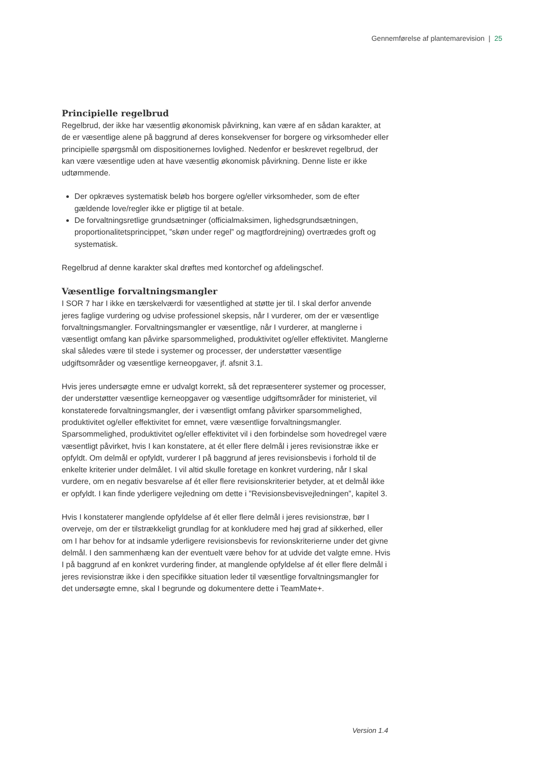Gennemførelse af plantemarevision | 25
Principielle regelbrud
Regelbrud, der ikke har væsentlig økonomisk påvirkning, kan være af en sådan karakter, at de er væsentlige alene på baggrund af deres konsekvenser for borgere og virksomheder eller principielle spørgsmål om dispositionernes lovlighed. Nedenfor er beskrevet regelbrud, der kan være væsentlige uden at have væsentlig økonomisk påvirkning. Denne liste er ikke udtømmende.
Der opkræves systematisk beløb hos borgere og/eller virksomheder, som de efter gældende love/regler ikke er pligtige til at betale.
De forvaltningsretlige grundsætninger (officialmaksimen, lighedsgrundsætningen, proportionalitetsprincippet, ”skøn under regel” og magtfordrejning) overtrædes groft og systematisk.
Regelbrud af denne karakter skal drøftes med kontorchef og afdelingschef.
Væsentlige forvaltningsmangler
I SOR 7 har I ikke en tærskelværdi for væsentlighed at støtte jer til. I skal derfor anvende jeres faglige vurdering og udvise professionel skepsis, når I vurderer, om der er væsentlige forvaltningsmangler. Forvaltningsmangler er væsentlige, når I vurderer, at manglerne i væsentligt omfang kan påvirke sparsommelighed, produktivitet og/eller effektivitet. Manglerne skal således være til stede i systemer og processer, der understøtter væsentlige udgiftsområder og væsentlige kerneopgaver, jf. afsnit 3.1.
Hvis jeres undersøgte emne er udvalgt korrekt, så det repræsenterer systemer og processer, der understøtter væsentlige kerneopgaver og væsentlige udgiftsområder for ministeriet, vil konstaterede forvaltningsmangler, der i væsentligt omfang påvirker sparsommelighed, produktivitet og/eller effektivitet for emnet, være væsentlige forvaltningsmangler. Sparsommelighed, produktivitet og/eller effektivitet vil i den forbindelse som hovedregel være væsentligt påvirket, hvis I kan konstatere, at ét eller flere delmål i jeres revisionstræ ikke er opfyldt. Om delmål er opfyldt, vurderer I på baggrund af jeres revisionsbevis i forhold til de enkelte kriterier under delmålet. I vil altid skulle foretage en konkret vurdering, når I skal vurdere, om en negativ besvarelse af ét eller flere revisionskriterier betyder, at et delmål ikke er opfyldt. I kan finde yderligere vejledning om dette i ”Revisionsbevisvejledningen”, kapitel 3.
Hvis I konstaterer manglende opfyldelse af ét eller flere delmål i jeres revisionstræ, bør I overveje, om der er tilstrækkeligt grundlag for at konkludere med høj grad af sikkerhed, eller om I har behov for at indsamle yderligere revisionsbevis for revionskriterierne under det givne delmål. I den sammenhæng kan der eventuelt være behov for at udvide det valgte emne. Hvis I på baggrund af en konkret vurdering finder, at manglende opfyldelse af ét eller flere delmål i jeres revisionstræ ikke i den specifikke situation leder til væsentlige forvaltningsmangler for det undersøgte emne, skal I begrunde og dokumentere dette i TeamMate+.
Version 1.4